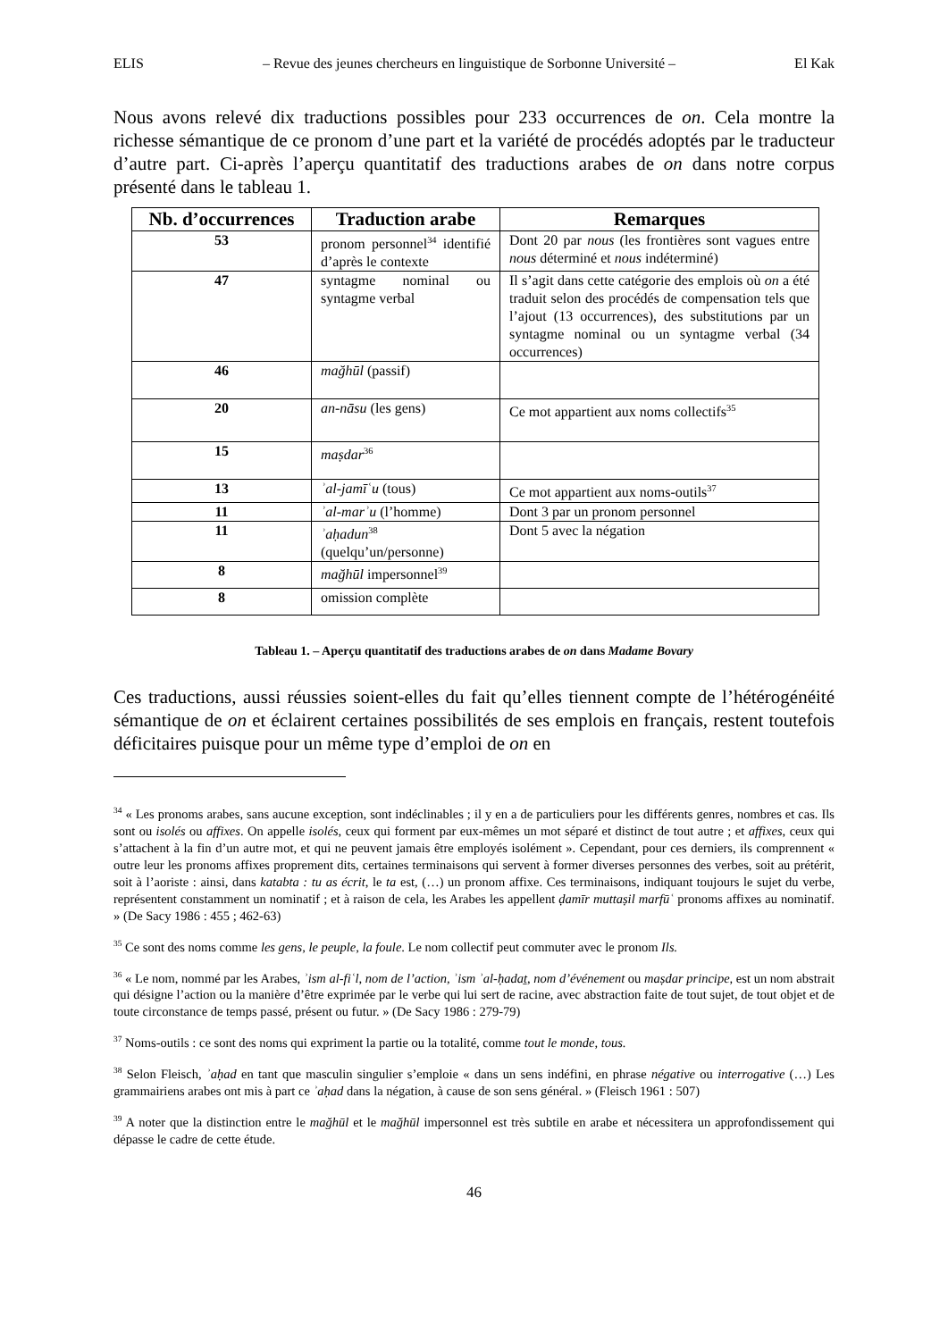ELIS – Revue des jeunes chercheurs en linguistique de Sorbonne Université – El Kak
Nous avons relevé dix traductions possibles pour 233 occurrences de on. Cela montre la richesse sémantique de ce pronom d’une part et la variété de procédés adoptés par le traducteur d’autre part. Ci-après l’aperçu quantitatif des traductions arabes de on dans notre corpus présenté dans le tableau 1.
| Nb. d’occurrences | Traduction arabe | Remarques |
| --- | --- | --- |
| 53 | pronom personnel<sup>34</sup> identifié d’après le contexte | Dont 20 par nous (les frontières sont vagues entre nous déterminé et nous indéterminé) |
| 47 | syntagme nominal ou syntagme verbal | Il s’agit dans cette catégorie des emplois où on a été traduit selon des procédés de compensation tels que l’ajout (13 occurrences), des substitutions par un syntagme nominal ou un syntagme verbal (34 occurrences) |
| 46 | mağhūl (passif) | |
| 20 | an-nāsu (les gens) | Ce mot appartient aux noms collectifs<sup>35</sup> |
| 15 | maṣdar<sup>36</sup> | |
| 13 | ʾal-jamīʿu (tous) | Ce mot appartient aux noms-outils<sup>37</sup> |
| 11 | ʾal-marʾu (l’homme) | Dont 3 par un pronom personnel |
| 11 | ʾaḥadun<sup>38</sup> (quelqu’un/personne) | Dont 5 avec la négation |
| 8 | mağhūl impersonnel<sup>39</sup> | |
| 8 | omission complète | |
Tableau 1. – Aperçu quantitatif des traductions arabes de on dans Madame Bovary
Ces traductions, aussi réussies soient-elles du fait qu’elles tiennent compte de l’hétérogénéité sémantique de on et éclairent certaines possibilités de ses emplois en français, restent toutefois déficitaires puisque pour un même type d’emploi de on en
<sup>34</sup> « Les pronoms arabes, sans aucune exception, sont indéclinables ; il y en a de particuliers pour les différents genres, nombres et cas. Ils sont ou isolés ou affixes. On appelle isolés, ceux qui forment par eux-mêmes un mot séparé et distinct de tout autre ; et affixes, ceux qui s’attachent à la fin d’un autre mot, et qui ne peuvent jamais être employés isolément ». Cependant, pour ces derniers, ils comprennent « outre leur les pronoms affixes proprement dits, certaines terminaisons qui servent à former diverses personnes des verbes, soit au prétérit, soit à l’aoriste : ainsi, dans katabta : tu as écrit, le ta est, (…) un pronom affixe. Ces terminaisons, indiquant toujours le sujet du verbe, représentent constamment un nominatif ; et à raison de cela, les Arabes les appellent ḍamīr muttaṣil marfūʿ pronoms affixes au nominatif. » (De Sacy 1986 : 455 ; 462-63)
<sup>35</sup> Ce sont des noms comme les gens, le peuple, la foule. Le nom collectif peut commuter avec le pronom Ils.
<sup>36</sup> « Le nom, nommé par les Arabes, ʾism al-fiʿl, nom de l’action, ʾism ʾal-ḥadaṯ, nom d’événement ou maṣdar principe, est un nom abstrait qui désigne l’action ou la manière d’être exprimée par le verbe qui lui sert de racine, avec abstraction faite de tout sujet, de tout objet et de toute circonstance de temps passé, présent ou futur. » (De Sacy 1986 : 279-79)
<sup>37</sup> Noms-outils : ce sont des noms qui expriment la partie ou la totalité, comme tout le monde, tous.
<sup>38</sup> Selon Fleisch, ʾaḥad en tant que masculin singulier s’emploie « dans un sens indéfini, en phrase négative ou interrogative (…) Les grammairiens arabes ont mis à part ce ʾaḥad dans la négation, à cause de son sens général. » (Fleisch 1961 : 507)
<sup>39</sup> A noter que la distinction entre le mağhūl et le mağhūl impersonnel est très subtile en arabe et nécessitera un approfondissement qui dépasse le cadre de cette étude.
46